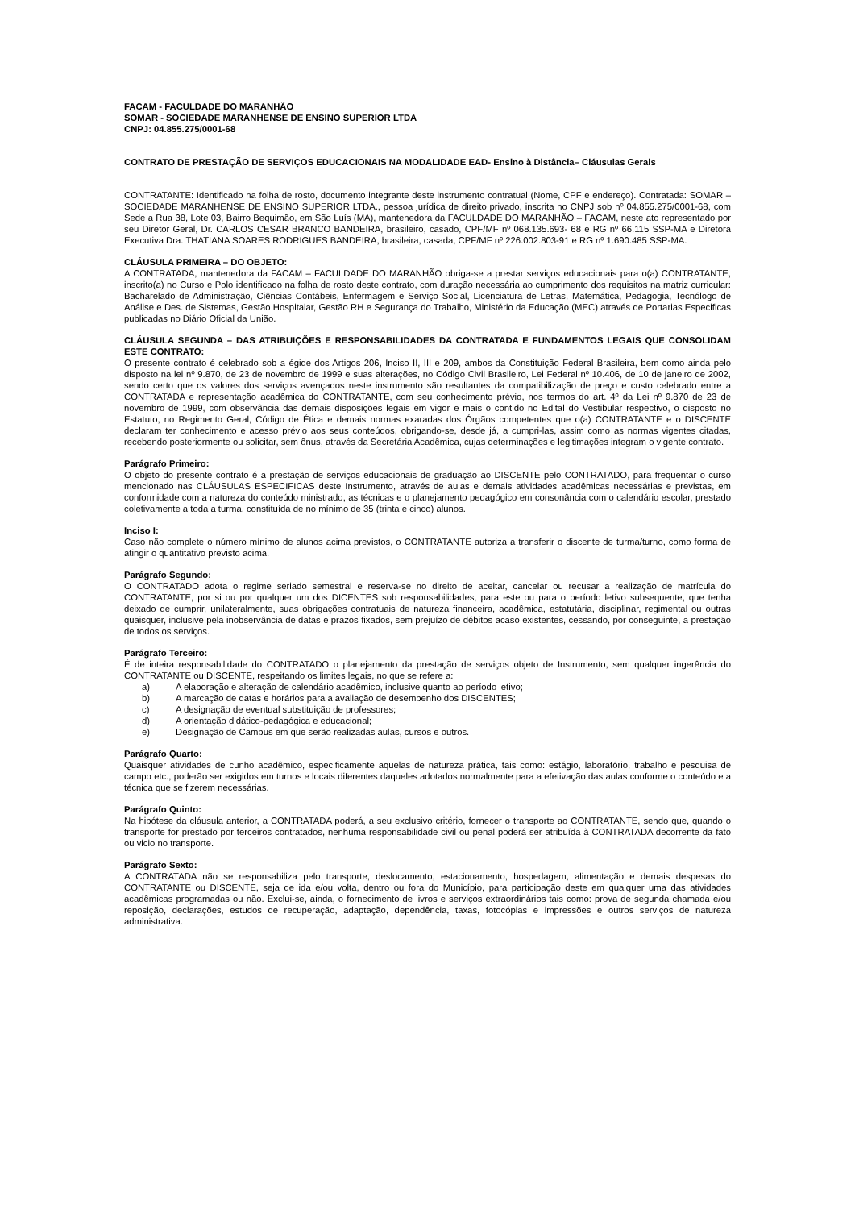FACAM - FACULDADE DO MARANHÃO
SOMAR - SOCIEDADE MARANHENSE DE ENSINO SUPERIOR LTDA
CNPJ: 04.855.275/0001-68
CONTRATO DE PRESTAÇÃO DE SERVIÇOS EDUCACIONAIS NA MODALIDADE EAD- Ensino à Distância– Cláusulas Gerais
CONTRATANTE: Identificado na folha de rosto, documento integrante deste instrumento contratual (Nome, CPF e endereço). Contratada: SOMAR – SOCIEDADE MARANHENSE DE ENSINO SUPERIOR LTDA., pessoa jurídica de direito privado, inscrita no CNPJ sob nº 04.855.275/0001-68, com Sede a Rua 38, Lote 03, Bairro Bequimão, em São Luís (MA), mantenedora da FACULDADE DO MARANHÃO – FACAM, neste ato representado por seu Diretor Geral, Dr. CARLOS CESAR BRANCO BANDEIRA, brasileiro, casado, CPF/MF nº 068.135.693- 68 e RG nº 66.115 SSP-MA e Diretora Executiva Dra. THATIANA SOARES RODRIGUES BANDEIRA, brasileira, casada, CPF/MF nº 226.002.803-91 e RG nº 1.690.485 SSP-MA.
CLÁUSULA PRIMEIRA – DO OBJETO:
A CONTRATADA, mantenedora da FACAM – FACULDADE DO MARANHÃO obriga-se a prestar serviços educacionais para o(a) CONTRATANTE, inscrito(a) no Curso e Polo identificado na folha de rosto deste contrato, com duração necessária ao cumprimento dos requisitos na matriz curricular: Bacharelado de Administração, Ciências Contábeis, Enfermagem e Serviço Social, Licenciatura de Letras, Matemática, Pedagogia, Tecnólogo de Análise e Des. de Sistemas, Gestão Hospitalar, Gestão RH e Segurança do Trabalho, Ministério da Educação (MEC) através de Portarias Especificas publicadas no Diário Oficial da União.
CLÁUSULA SEGUNDA – DAS ATRIBUIÇÕES E RESPONSABILIDADES DA CONTRATADA E FUNDAMENTOS LEGAIS QUE CONSOLIDAM ESTE CONTRATO:
O presente contrato é celebrado sob a égide dos Artigos 206, Inciso II, III e 209, ambos da Constituição Federal Brasileira, bem como ainda pelo disposto na lei nº 9.870, de 23 de novembro de 1999 e suas alterações, no Código Civil Brasileiro, Lei Federal nº 10.406, de 10 de janeiro de 2002, sendo certo que os valores dos serviços avençados neste instrumento são resultantes da compatibilização de preço e custo celebrado entre a CONTRATADA e representação acadêmica do CONTRATANTE, com seu conhecimento prévio, nos termos do art. 4º da Lei nº 9.870 de 23 de novembro de 1999, com observância das demais disposições legais em vigor e mais o contido no Edital do Vestibular respectivo, o disposto no Estatuto, no Regimento Geral, Código de Ética e demais normas exaradas dos Órgãos competentes que o(a) CONTRATANTE e o DISCENTE declaram ter conhecimento e acesso prévio aos seus conteúdos, obrigando-se, desde já, a cumpri-las, assim como as normas vigentes citadas, recebendo posteriormente ou solicitar, sem ônus, através da Secretária Acadêmica, cujas determinações e legitimações integram o vigente contrato.
Parágrafo Primeiro:
O objeto do presente contrato é a prestação de serviços educacionais de graduação ao DISCENTE pelo CONTRATADO, para frequentar o curso mencionado nas CLÁUSULAS ESPECIFICAS deste Instrumento, através de aulas e demais atividades acadêmicas necessárias e previstas, em conformidade com a natureza do conteúdo ministrado, as técnicas e o planejamento pedagógico em consonância com o calendário escolar, prestado coletivamente a toda a turma, constituída de no mínimo de 35 (trinta e cinco) alunos.
Inciso I:
Caso não complete o número mínimo de alunos acima previstos, o CONTRATANTE autoriza a transferir o discente de turma/turno, como forma de atingir o quantitativo previsto acima.
Parágrafo Segundo:
O CONTRATADO adota o regime seriado semestral e reserva-se no direito de aceitar, cancelar ou recusar a realização de matrícula do CONTRATANTE, por si ou por qualquer um dos DICENTES sob responsabilidades, para este ou para o período letivo subsequente, que tenha deixado de cumprir, unilateralmente, suas obrigações contratuais de natureza financeira, acadêmica, estatutária, disciplinar, regimental ou outras quaisquer, inclusive pela inobservância de datas e prazos fixados, sem prejuízo de débitos acaso existentes, cessando, por conseguinte, a prestação de todos os serviços.
Parágrafo Terceiro:
É de inteira responsabilidade do CONTRATADO o planejamento da prestação de serviços objeto de Instrumento, sem qualquer ingerência do CONTRATANTE ou DISCENTE, respeitando os limites legais, no que se refere a:
a) A elaboração e alteração de calendário acadêmico, inclusive quanto ao período letivo;
b) A marcação de datas e horários para a avaliação de desempenho dos DISCENTES;
c) A designação de eventual substituição de professores;
d) A orientação didático-pedagógica e educacional;
e) Designação de Campus em que serão realizadas aulas, cursos e outros.
Parágrafo Quarto:
Quaisquer atividades de cunho acadêmico, especificamente aquelas de natureza prática, tais como: estágio, laboratório, trabalho e pesquisa de campo etc., poderão ser exigidos em turnos e locais diferentes daqueles adotados normalmente para a efetivação das aulas conforme o conteúdo e a técnica que se fizerem necessárias.
Parágrafo Quinto:
Na hipótese da cláusula anterior, a CONTRATADA poderá, a seu exclusivo critério, fornecer o transporte ao CONTRATANTE, sendo que, quando o transporte for prestado por terceiros contratados, nenhuma responsabilidade civil ou penal poderá ser atribuída à CONTRATADA decorrente da fato ou vicio no transporte.
Parágrafo Sexto:
A CONTRATADA não se responsabiliza pelo transporte, deslocamento, estacionamento, hospedagem, alimentação e demais despesas do CONTRATANTE ou DISCENTE, seja de ida e/ou volta, dentro ou fora do Município, para participação deste em qualquer uma das atividades acadêmicas programadas ou não. Exclui-se, ainda, o fornecimento de livros e serviços extraordinários tais como: prova de segunda chamada e/ou reposição, declarações, estudos de recuperação, adaptação, dependência, taxas, fotocópias e impressões e outros serviços de natureza administrativa.